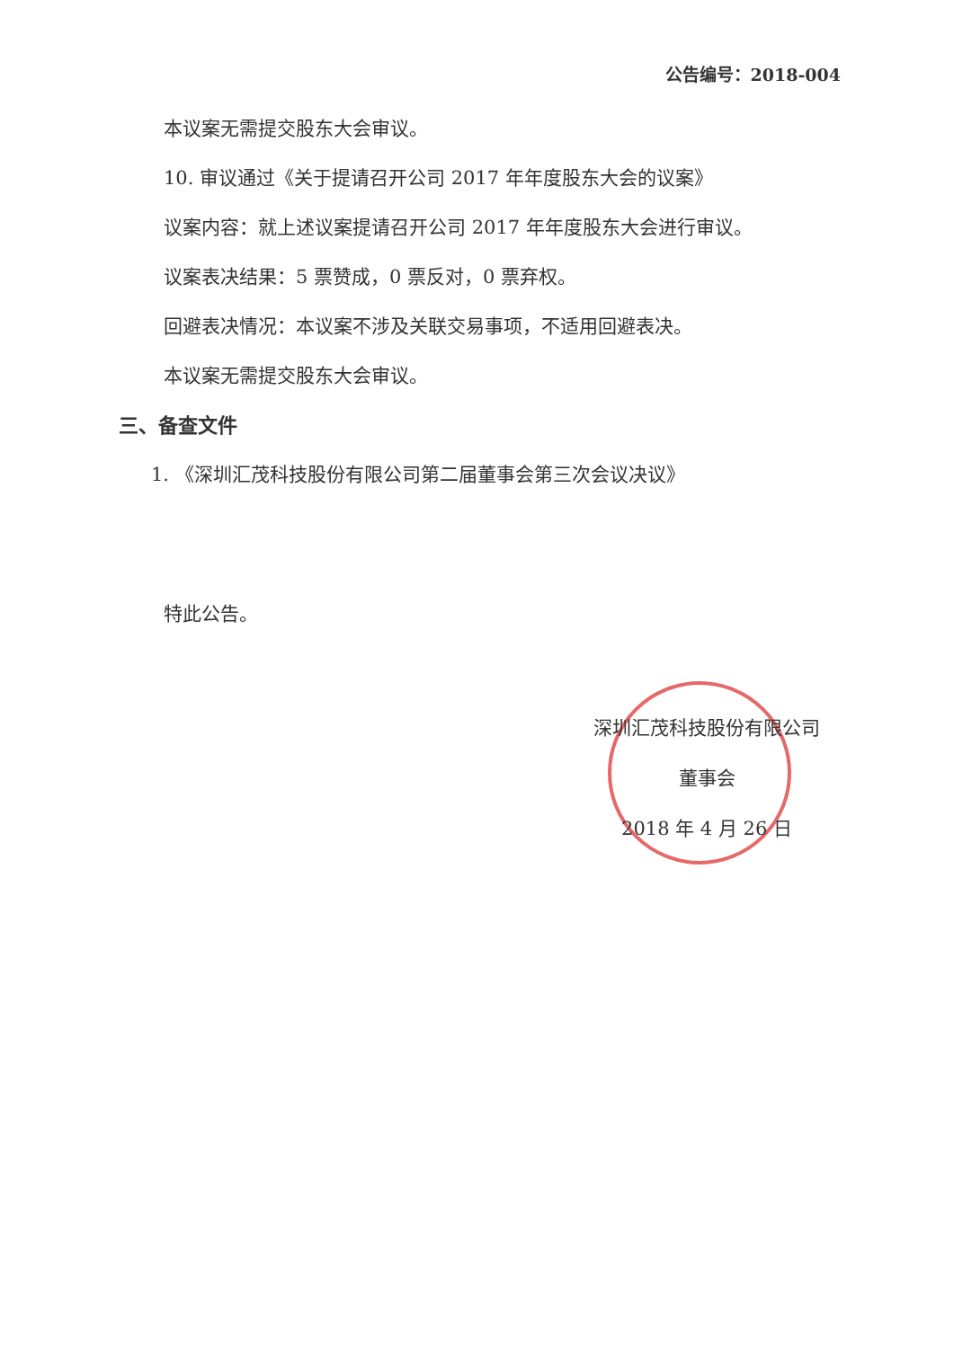公告编号：2018-004
本议案无需提交股东大会审议。
10. 审议通过《关于提请召开公司 2017 年年度股东大会的议案》
议案内容：就上述议案提请召开公司 2017 年年度股东大会进行审议。
议案表决结果：5 票赞成，0 票反对，0 票弃权。
回避表决情况：本议案不涉及关联交易事项，不适用回避表决。
本议案无需提交股东大会审议。
三、备查文件
1. 《深圳汇茂科技股份有限公司第二届董事会第三次会议决议》
特此公告。
深圳汇茂科技股份有限公司
董事会
2018 年 4 月 26 日